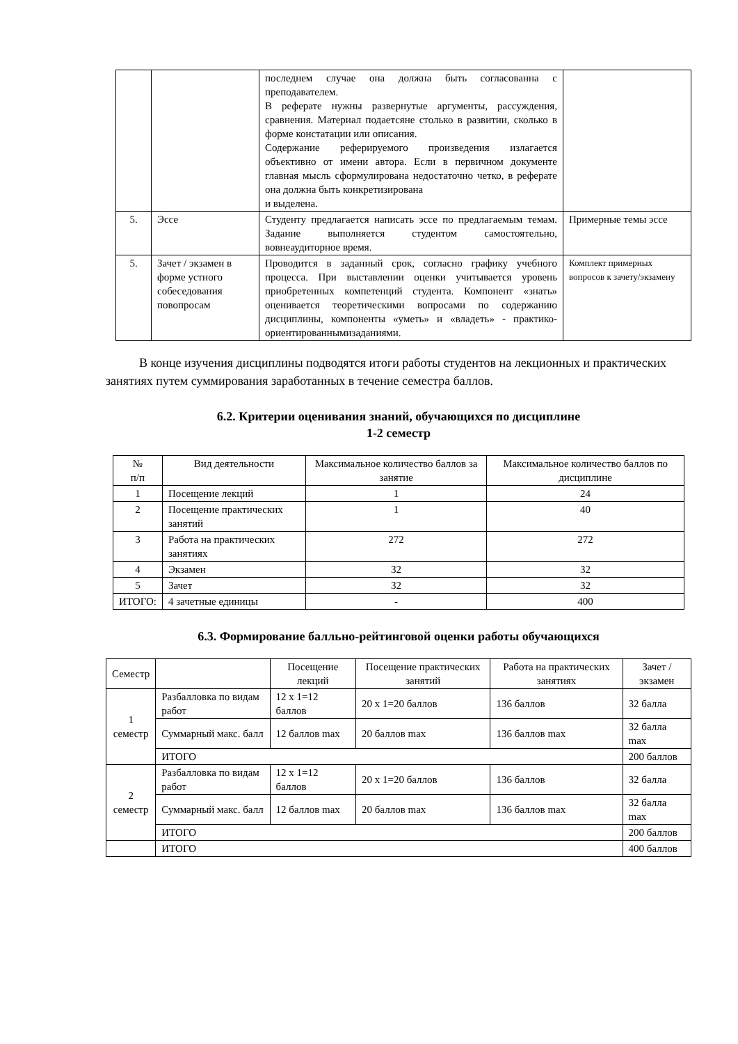| | | последнем случае она должна быть согласованна с преподавателем. В реферате нужны развернутые аргументы, рассуждения, сравнения. Материал подаетсяне столько в развитии, сколько в форме констатации или описания. Содержание реферируемого произведения излагается объективно от имени автора. Если в первичном документе главная мысль сформулирована недостаточно четко, в реферате она должна быть конкретизирована и выделена. | |
| 5. | Эссе | Студенту предлагается написать эссе по предлагаемым темам. Задание выполняется студентом самостоятельно, вовнеаудиторное время. | Примерные темы эссе |
| 5. | Зачет / экзамен в форме устного собеседования повопросам | Проводится в заданный срок, согласно графику учебного процесса. При выставлении оценки учитывается уровень приобретенных компетенций студента. Компонент «знать» оценивается теоретическими вопросами по содержанию дисциплины, компоненты «уметь» и «владеть» - практико-ориентированнымизаданиями. | Комплект примерных вопросов к зачету/экзамену |
В конце изучения дисциплины подводятся итоги работы студентов на лекционных и практических занятиях путем суммирования заработанных в течение семестра баллов.
6.2. Критерии оценивания знаний, обучающихся по дисциплине
1-2 семестр
| № п/п | Вид деятельности | Максимальное количество баллов за занятие | Максимальное количество баллов по дисциплине |
| --- | --- | --- | --- |
| 1 | Посещение лекций | 1 | 24 |
| 2 | Посещение практических занятий | 1 | 40 |
| 3 | Работа на практических занятиях | 272 | 272 |
| 4 | Экзамен | 32 | 32 |
| 5 | Зачет | 32 | 32 |
| ИТОГО: | 4 зачетные единицы | - | 400 |
6.3. Формирование балльно-рейтинговой оценки работы обучающихся
| Семестр | | Посещение лекций | Посещение практических занятий | Работа на практических занятиях | Зачет / экзамен |
| --- | --- | --- | --- | --- | --- |
| 1 семестр | Разбалловка по видам работ | 12 x 1=12 баллов | 20 x 1=20 баллов | 136 баллов | 32 балла |
| | Суммарный макс. балл | 12 баллов max | 20 баллов max | 136 баллов max | 32 балла max |
| | ИТОГО | | | | 200 баллов |
| 2 семестр | Разбалловка по видам работ | 12 x 1=12 баллов | 20 x 1=20 баллов | 136 баллов | 32 балла |
| | Суммарный макс. балл | 12 баллов max | 20 баллов max | 136 баллов max | 32 балла max |
| | ИТОГО | | | | 200 баллов |
| | ИТОГО | | | | 400 баллов |